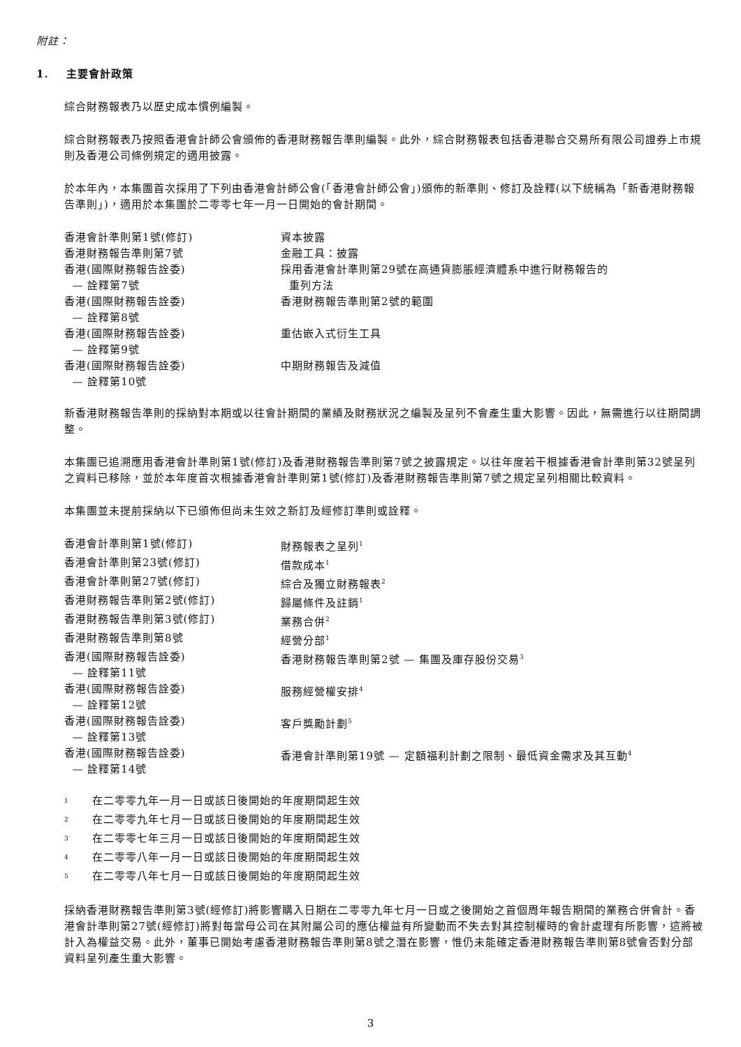附註：
1. 主要會計政策
綜合財務報表乃以歷史成本慣例編製。
綜合財務報表乃按照香港會計師公會頒佈的香港財務報告準則編製。此外，綜合財務報表包括香港聯合交易所有限公司證券上市規則及香港公司條例規定的適用披露。
於本年內，本集團首次採用了下列由香港會計師公會(「香港會計師公會」)頒佈的新準則、修訂及詮釋(以下統稱為「新香港財務報告準則」)，適用於本集團於二零零七年一月一日開始的會計期間。
| 香港會計準則第1號(修訂) | 資本披露 |
| 香港財務報告準則第7號 | 金融工具：披露 |
| 香港(國際財務報告詮委) — 詮釋第7號 | 採用香港會計準則第29號在高通貨膨脹經濟體系中進行財務報告的 重列方法 |
| 香港(國際財務報告詮委) — 詮釋第8號 | 香港財務報告準則第2號的範圍 |
| 香港(國際財務報告詮委) — 詮釋第9號 | 重估嵌入式衍生工具 |
| 香港(國際財務報告詮委) — 詮釋第10號 | 中期財務報告及減值 |
新香港財務報告準則的採納對本期或以往會計期間的業績及財務狀況之編製及呈列不會產生重大影響。因此，無需進行以往期間調整。
本集團已追溯應用香港會計準則第1號(修訂)及香港財務報告準則第7號之披露規定。以往年度若干根據香港會計準則第32號呈列之資料已移除，並於本年度首次根據香港會計準則第1號(修訂)及香港財務報告準則第7號之規定呈列相關比較資料。
本集團並未提前採納以下已頒佈但尚未生效之新訂及經修訂準則或詮釋。
| 香港會計準則第1號(修訂) | 財務報表之呈列<sup>1</sup> |
| 香港會計準則第23號(修訂) | 借款成本<sup>1</sup> |
| 香港會計準則第27號(修訂) | 綜合及獨立財務報表<sup>2</sup> |
| 香港財務報告準則第2號(修訂) | 歸屬條件及註銷<sup>1</sup> |
| 香港財務報告準則第3號(修訂) | 業務合併<sup>2</sup> |
| 香港財務報告準則第8號 | 經營分部<sup>1</sup> |
| 香港(國際財務報告詮委) — 詮釋第11號 | 香港財務報告準則第2號 — 集團及庫存股份交易<sup>3</sup> |
| 香港(國際財務報告詮委) — 詮釋第12號 | 服務經營權安排<sup>4</sup> |
| 香港(國際財務報告詮委) — 詮釋第13號 | 客戶獎勵計劃<sup>5</sup> |
| 香港(國際財務報告詮委) — 詮釋第14號 | 香港會計準則第19號 — 定額福利計劃之限制、最低資金需求及其互動<sup>4</sup> |
| <sup>1</sup> | 在二零零九年一月一日或該日後開始的年度期間起生效 |
| <sup>2</sup> | 在二零零九年七月一日或該日後開始的年度期間起生效 |
| <sup>3</sup> | 在二零零七年三月一日或該日後開始的年度期間起生效 |
| <sup>4</sup> | 在二零零八年一月一日或該日後開始的年度期間起生效 |
| <sup>5</sup> | 在二零零八年七月一日或該日後開始的年度期間起生效 |
採納香港財務報告準則第3號(經修訂)將影響購入日期在二零零九年七月一日或之後開始之首個周年報告期間的業務合併會計。香港會計準則第27號(經修訂)將對每當母公司在其附屬公司的應佔權益有所變動而不失去對其控制權時的會計處理有所影響，這將被計入為權益交易。此外，董事已開始考慮香港財務報告準則第8號之潛在影響，惟仍未能確定香港財務報告準則第8號會否對分部資料呈列產生重大影響。
3